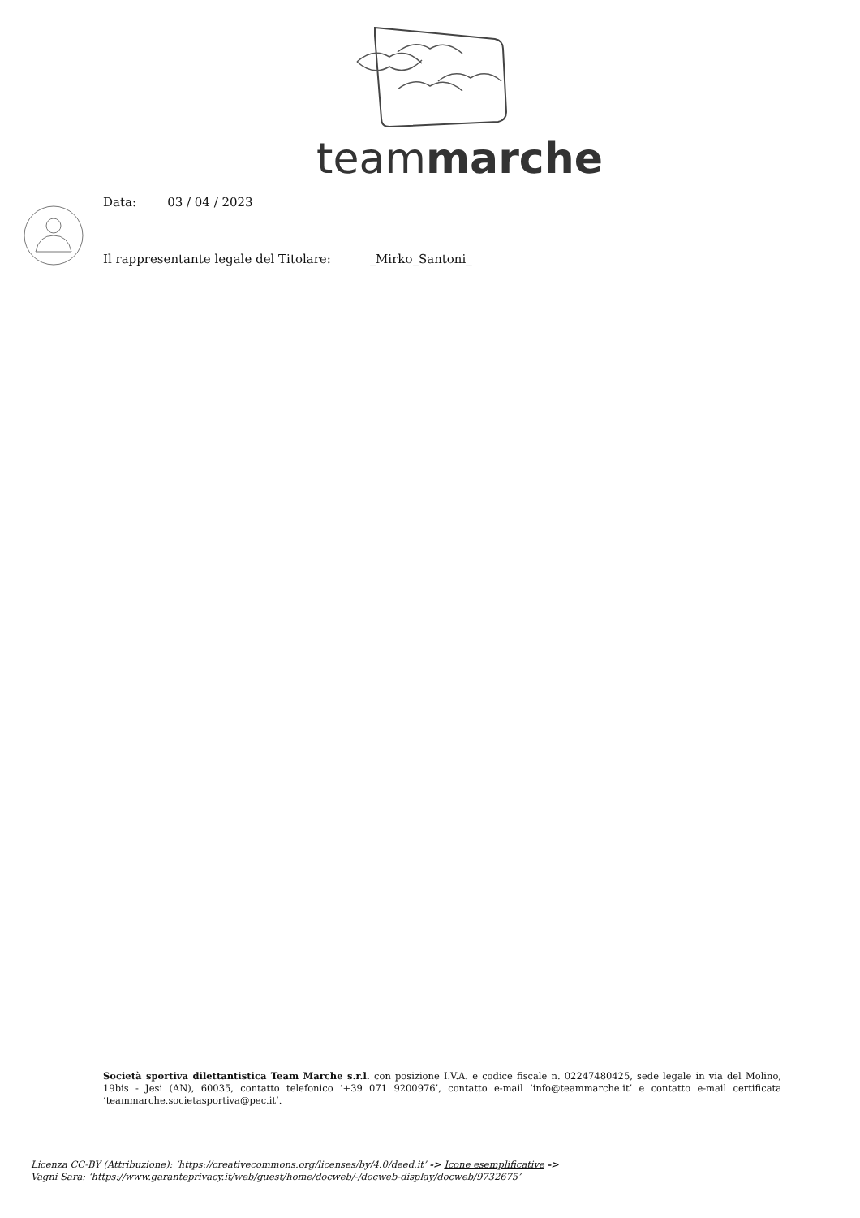teammarche
Data: 03 / 04 / 2023
Il rappresentante legale del Titolare: _Mirko_Santoni_
Società sportiva dilettantistica Team Marche s.r.l. con posizione I.V.A. e codice fiscale n. 02247480425, sede legale in via del Molino, 19bis - Jesi (AN), 60035, contatto telefonico ‘+39 071 9200976’, contatto e-mail ‘info@teammarche.it’ e contatto e-mail certificata ‘teammarche.societasportiva@pec.it’.
Licenza CC-BY (Attribuzione): ‘https://creativecommons.org/licenses/by/4.0/deed.it’ -> Icone esemplificative ->
Vagni Sara: ‘https://www.garanteprivacy.it/web/guest/home/docweb/-/docweb-display/docweb/9732675’